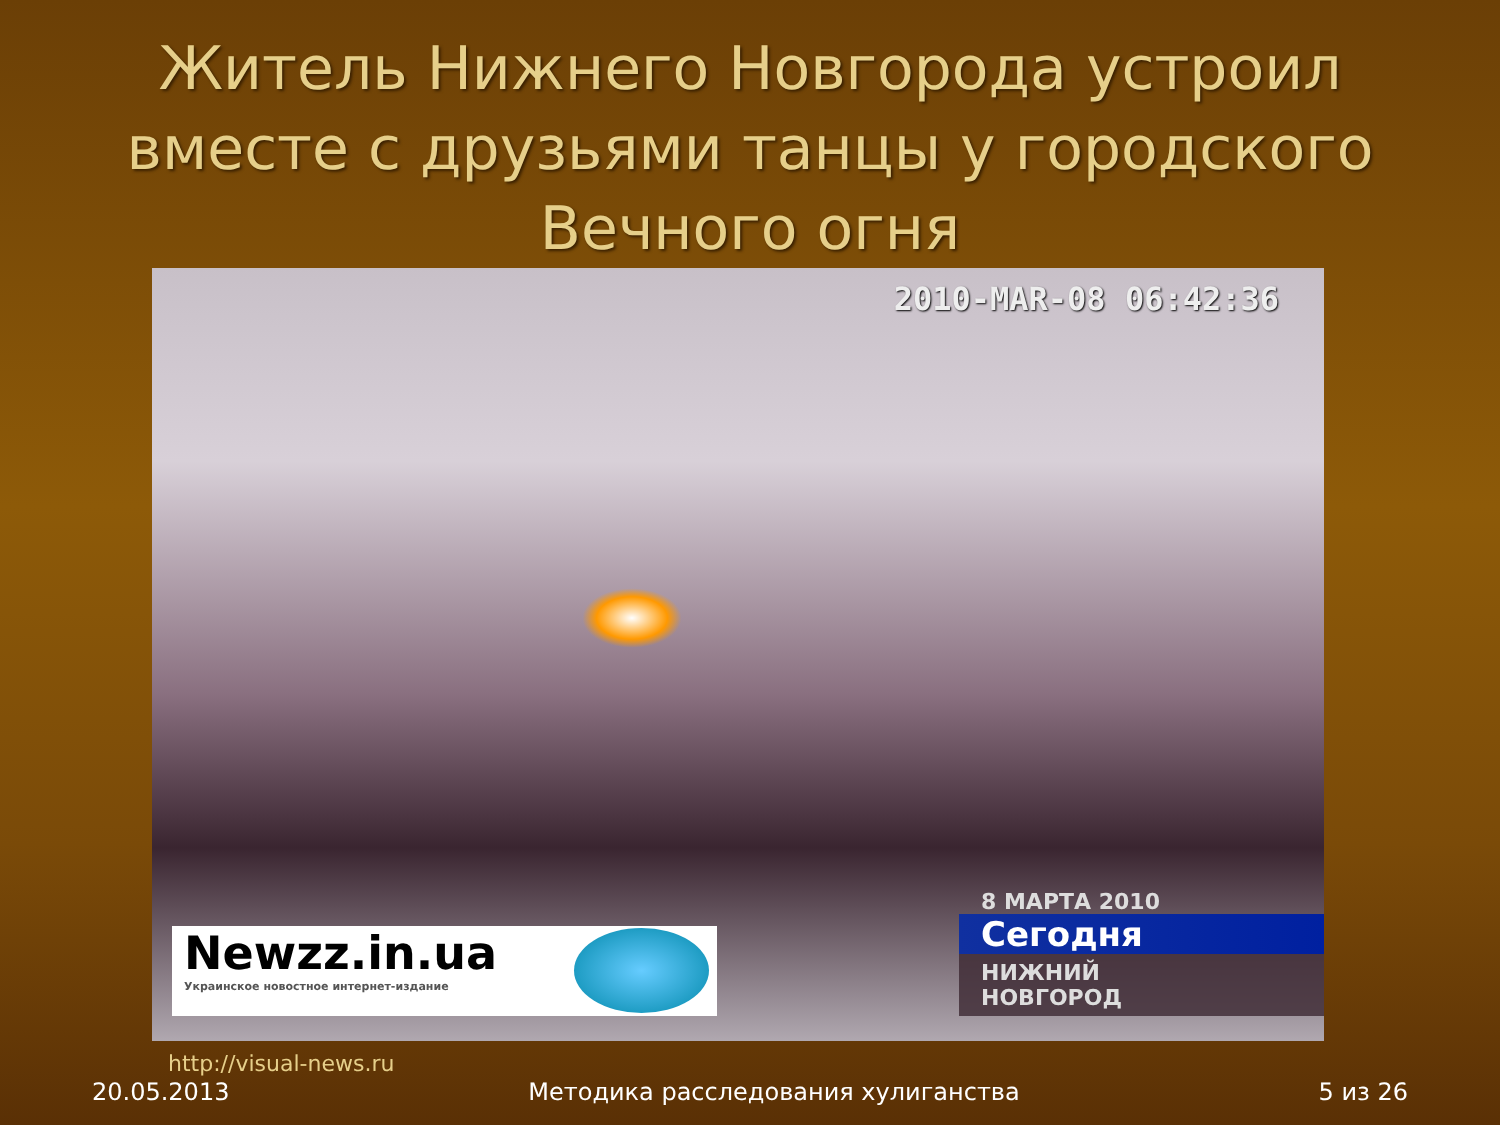Житель Нижнего Новгорода устроил вместе с друзьями танцы у городского Вечного огня
2010-MAR-08 06:42:36
Newzz.in.ua
Украинское новостное интернет-издание
8 МАРТА 2010
Сегодня
НИЖНИЙ
НОВГОРОД
http://visual-news.ru
20.05.2013 Методика расследования хулиганства 5 из 26